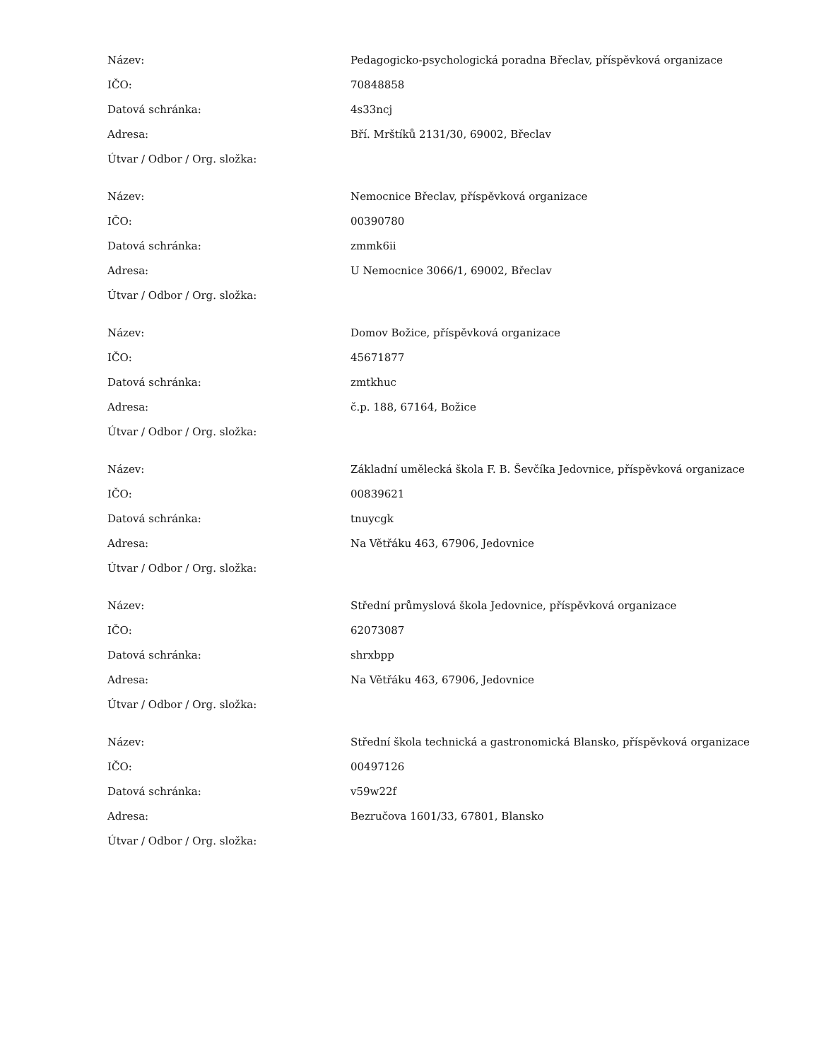| Název: | Pedagogicko-psychologická poradna Břeclav, příspěvková organizace |
| IČO: | 70848858 |
| Datová schránka: | 4s33ncj |
| Adresa: | Bří. Mrštíků 2131/30, 69002, Břeclav |
| Útvar / Odbor / Org. složka: | |
| Název: | Nemocnice Břeclav, příspěvková organizace |
| IČO: | 00390780 |
| Datová schránka: | zmmk6ii |
| Adresa: | U Nemocnice 3066/1, 69002, Břeclav |
| Útvar / Odbor / Org. složka: | |
| Název: | Domov Božice, příspěvková organizace |
| IČO: | 45671877 |
| Datová schránka: | zmtkhuc |
| Adresa: | č.p. 188, 67164, Božice |
| Útvar / Odbor / Org. složka: | |
| Název: | Základní umělecká škola F. B. Ševčíka Jedovnice, příspěvková organizace |
| IČO: | 00839621 |
| Datová schránka: | tnuycgk |
| Adresa: | Na Větřáku 463, 67906, Jedovnice |
| Útvar / Odbor / Org. složka: | |
| Název: | Střední průmyslová škola Jedovnice, příspěvková organizace |
| IČO: | 62073087 |
| Datová schránka: | shrxbpp |
| Adresa: | Na Větřáku 463, 67906, Jedovnice |
| Útvar / Odbor / Org. složka: | |
| Název: | Střední škola technická a gastronomická Blansko, příspěvková organizace |
| IČO: | 00497126 |
| Datová schránka: | v59w22f |
| Adresa: | Bezručova 1601/33, 67801, Blansko |
| Útvar / Odbor / Org. složka: | |